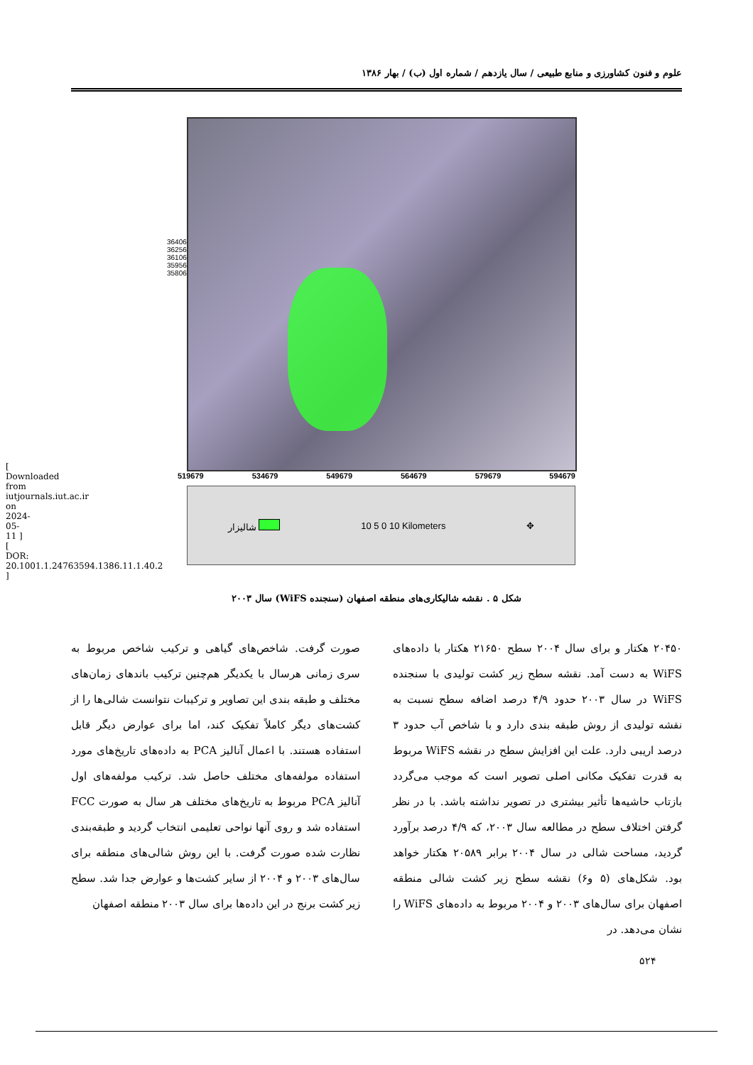[ Downloaded from iutjournals.iut.ac.ir on 2024-05-11 ] [ DOR: 20.1001.1.24763594.1386.11.1.40.2 ]
علوم و فنون کشاورزی و منابع طبیعی / سال یازدهم / شماره اول (ب) / بهار ۱۳۸۶
3640633 3625633 3610633 3595633 3580633
519679 534679 549679 564679 579679 594679
شالیزار 10 5 0 10 Kilometers ✥
شکل ۵ . نقشه شالیکاری‌های منطقه اصفهان (سنجنده WiFS) سال ۲۰۰۳
صورت گرفت. شاخص‌های گیاهی و ترکیب شاخص مربوط به سری زمانی هرسال با یکدیگر هم‌چنین ترکیب باندهای زمان‌های مختلف و طبقه بندی این تصاویر و ترکیبات نتوانست شالی‌ها را از کشت‌های دیگر کاملاً تفکیک کند، اما برای عوارض دیگر قابل استفاده هستند. با اعمال آنالیز PCA به داده‌های تاریخ‌های مورد استفاده مولفه‌های مختلف حاصل شد. ترکیب مولفه‌های اول آنالیز PCA مربوط به تاریخ‌های مختلف هر سال به صورت FCC استفاده شد و روی آنها نواحی تعلیمی انتخاب گردید و طبقه‌بندی نظارت شده صورت گرفت. با این روش شالی‌های منطقه برای سال‌های ۲۰۰۳ و ۲۰۰۴ از سایر کشت‌ها و عوارض جدا شد. سطح زیر کشت برنج در این داده‌ها برای سال ۲۰۰۳ منطقه اصفهان
۲۰۴۵۰ هکتار و برای سال ۲۰۰۴ سطح ۲۱۶۵۰ هکتار با داده‌های WiFS به دست آمد. نقشه سطح زیر کشت تولیدی با سنجنده WiFS در سال ۲۰۰۳ حدود ۴/۹ درصد اضافه سطح نسبت به نقشه تولیدی از روش طبقه بندی دارد و با شاخص آب حدود ۳ درصد اریبی دارد. علت این افزایش سطح در نقشه WiFS مربوط به قدرت تفکیک مکانی اصلی تصویر است که موجب می‌گردد بازتاب حاشیه‌ها تأثیر بیشتری در تصویر نداشته باشد. با در نظر گرفتن اختلاف سطح در مطالعه سال ۲۰۰۳، که ۴/۹ درصد برآورد گردید، مساحت شالی در سال ۲۰۰۴ برابر ۲۰۵۸۹ هکتار خواهد بود. شکل‌های (۵ و۶) نقشه سطح زیر کشت شالی منطقه اصفهان برای سال‌های ۲۰۰۳ و ۲۰۰۴ مربوط به داده‌های WiFS را نشان می‌دهد. در
۵۲۴